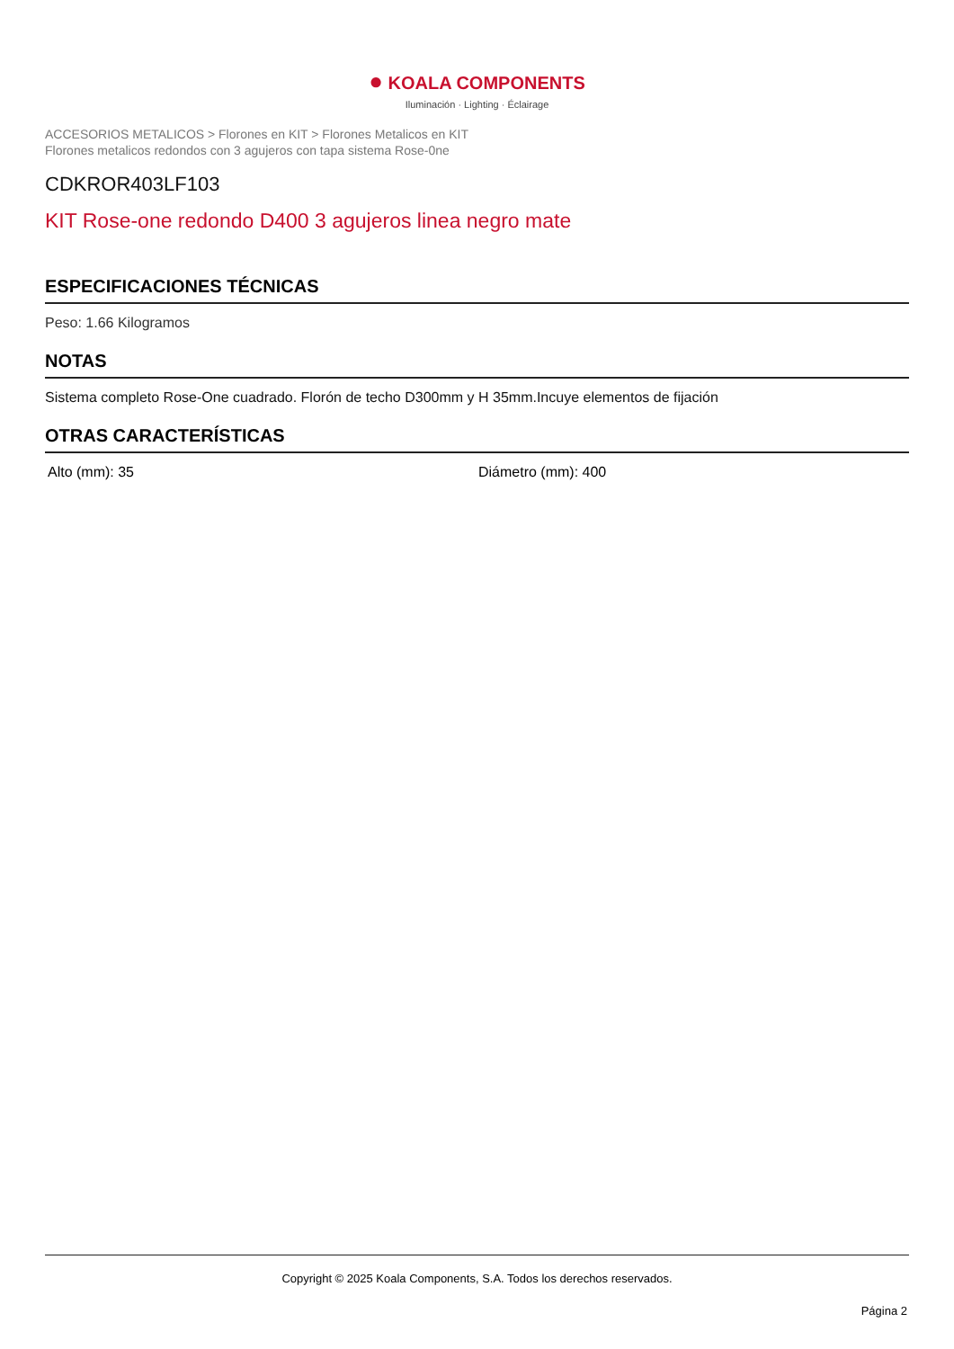● KOALA COMPONENTS
Iluminación · Lighting · Éclairage
ACCESORIOS METALICOS > Florones en KIT > Florones Metalicos en KIT
Florones metalicos redondos con 3 agujeros con tapa sistema Rose-0ne
CDKROR403LF103
KIT Rose-one redondo D400 3 agujeros linea negro mate
ESPECIFICACIONES TÉCNICAS
Peso: 1.66 Kilogramos
NOTAS
Sistema completo Rose-One cuadrado. Florón de techo D300mm y H 35mm.Incuye elementos de fijación
OTRAS CARACTERÍSTICAS
Alto (mm): 35 Diámetro (mm): 400
Copyright © 2025 Koala Components, S.A. Todos los derechos reservados.
Página 2